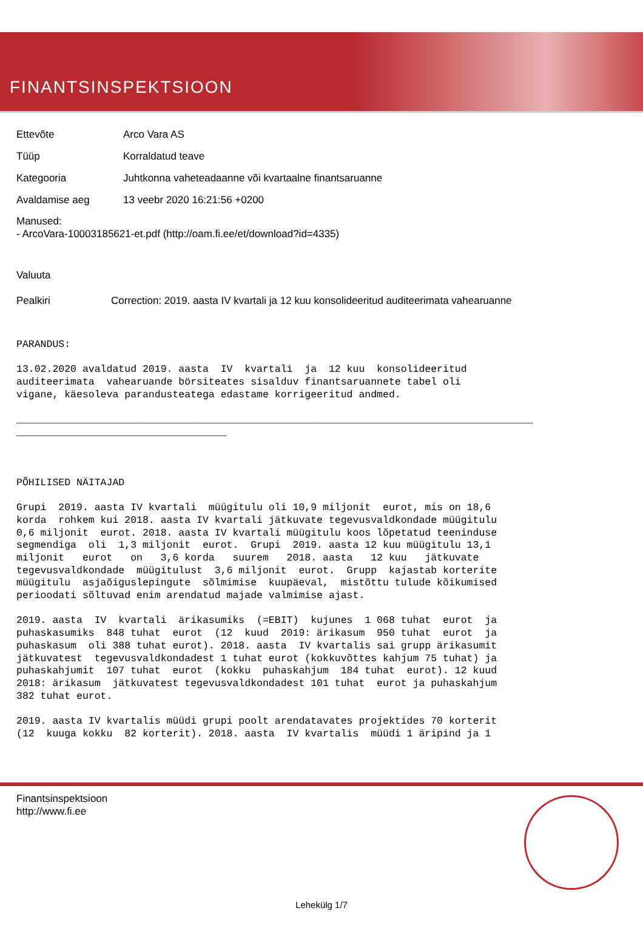FINANTSINSPEKTSIOON
Ettevõte Arco Vara AS
Tüüp Korraldatud teave
Kategooria Juhtkonna vaheteadaanne või kvartaalne finantsaruanne
Avaldamise aeg 13 veebr 2020 16:21:56 +0200
Manused:
- ArcoVara-10003185621-et.pdf (http://oam.fi.ee/et/download?id=4335)
Valuuta
Pealkiri Correction: 2019. aasta IV kvartali ja 12 kuu konsolideeritud auditeerimata vahearuanne
PARANDUS: 13.02.2020 avaldatud 2019. aasta IV kvartali ja 12 kuu konsolideeritud auditeerimata vahearuande börsiteates sisalduv finantsaruannete tabel oli vigane, käesoleva parandusteatega edastame korrigeeritud andmed. ______________________________________________________________________________________ ___________________________________ PÕHILISED NÄITAJAD Grupi 2019. aasta IV kvartali müügitulu oli 10,9 miljonit eurot, mis on 18,6 korda rohkem kui 2018. aasta IV kvartali jätkuvate tegevusvaldkondade müügitulu 0,6 miljonit eurot. 2018. aasta IV kvartali müügitulu koos lõpetatud teeninduse segmendiga oli 1,3 miljonit eurot. Grupi 2019. aasta 12 kuu müügitulu 13,1 miljonit eurot on 3,6 korda suurem 2018. aasta 12 kuu jätkuvate tegevusvaldkondade müügitulust 3,6 miljonit eurot. Grupp kajastab korterite müügitulu asjaõiguslepingute sõlmimise kuupäeval, mistõttu tulude kõikumised perioodati sõltuvad enim arendatud majade valmimise ajast. 2019. aasta IV kvartali ärikasumiks (=EBIT) kujunes 1 068 tuhat eurot ja puhaskasumiks 848 tuhat eurot (12 kuud 2019: ärikasum 950 tuhat eurot ja puhaskasum oli 388 tuhat eurot). 2018. aasta IV kvartalis sai grupp ärikasumit jätkuvatest tegevusvaldkondadest 1 tuhat eurot (kokkuvõttes kahjum 75 tuhat) ja puhaskahjumit 107 tuhat eurot (kokku puhaskahjum 184 tuhat eurot). 12 kuud 2018: ärikasum jätkuvatest tegevusvaldkondadest 101 tuhat eurot ja puhaskahjum 382 tuhat eurot. 2019. aasta IV kvartalis müüdi grupi poolt arendatavates projektides 70 korterit (12 kuuga kokku 82 korterit). 2018. aasta IV kvartalis müüdi 1 äripind ja 1
Finantsinspektsioon
http://www.fi.ee
Lehekülg 1/7